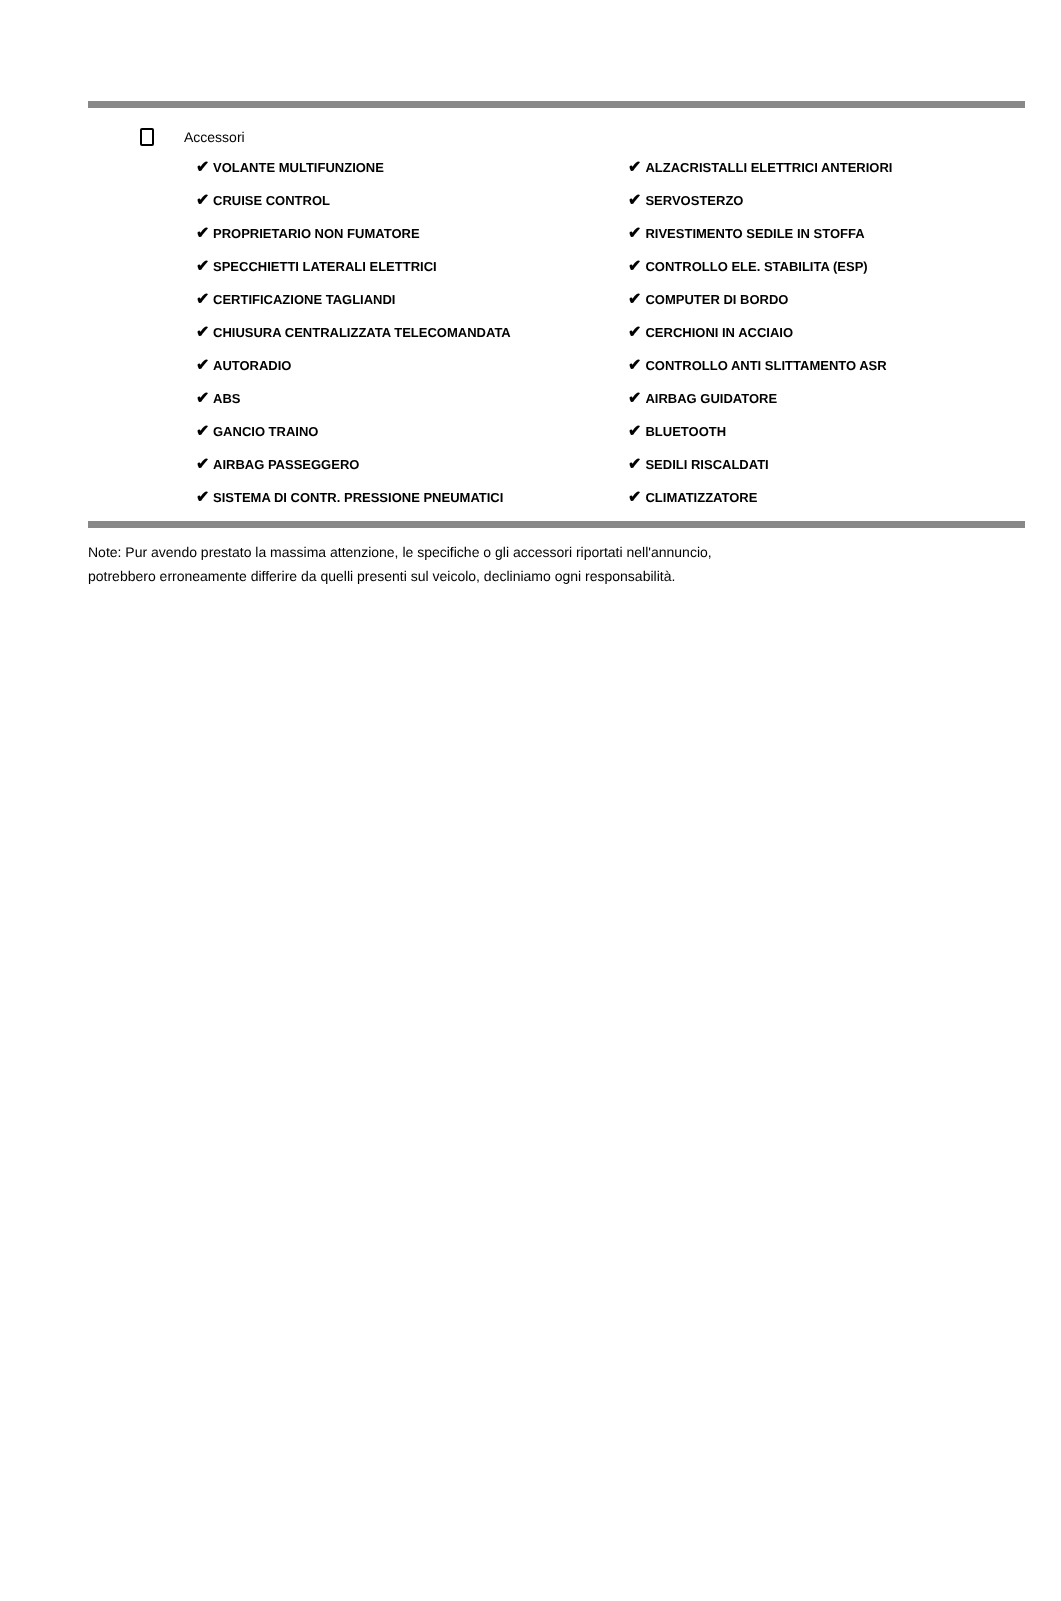Accessori
| ✔ VOLANTE MULTIFUNZIONE | ✔ ALZACRISTALLI ELETTRICI ANTERIORI |
| ✔ CRUISE CONTROL | ✔ SERVOSTERZO |
| ✔ PROPRIETARIO NON FUMATORE | ✔ RIVESTIMENTO SEDILE IN STOFFA |
| ✔ SPECCHIETTI LATERALI ELETTRICI | ✔ CONTROLLO ELE. STABILITA (ESP) |
| ✔ CERTIFICAZIONE TAGLIANDI | ✔ COMPUTER DI BORDO |
| ✔ CHIUSURA CENTRALIZZATA TELECOMANDATA | ✔ CERCHIONI IN ACCIAIO |
| ✔ AUTORADIO | ✔ CONTROLLO ANTI SLITTAMENTO ASR |
| ✔ ABS | ✔ AIRBAG GUIDATORE |
| ✔ GANCIO TRAINO | ✔ BLUETOOTH |
| ✔ AIRBAG PASSEGGERO | ✔ SEDILI RISCALDATI |
| ✔ SISTEMA DI CONTR. PRESSIONE PNEUMATICI | ✔ CLIMATIZZATORE |
Note: Pur avendo prestato la massima attenzione, le specifiche o gli accessori riportati nell'annuncio,
potrebbero erroneamente differire da quelli presenti sul veicolo, decliniamo ogni responsabilità.